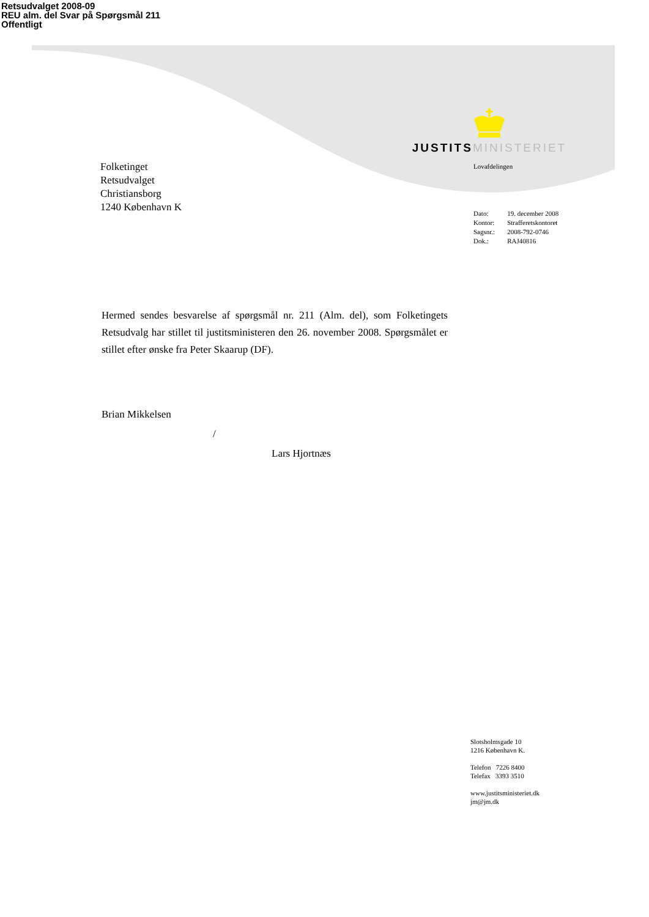Retsudvalget 2008-09
REU alm. del Svar på Spørgsmål 211
Offentligt
JUSTITS MINISTERIET
Folketinget
Retsudvalget
Christiansborg
1240 København K
Lovafdelingen
| Dato: | 19. december 2008 |
| Kontor: | Strafferetskontoret |
| Sagsnr.: | 2008-792-0746 |
| Dok.: | RAJ40816 |
Hermed sendes besvarelse af spørgsmål nr. 211 (Alm. del), som Folketingets Retsudvalg har stillet til justitsministeren den 26. november 2008. Spørgsmålet er stillet efter ønske fra Peter Skaarup (DF).
Brian Mikkelsen
/
Lars Hjortnæs
Slotsholmsgade 10
1216 København K.
Telefon 7226 8400
Telefax 3393 3510
www.justitsministeriet.dk
jm@jm.dk